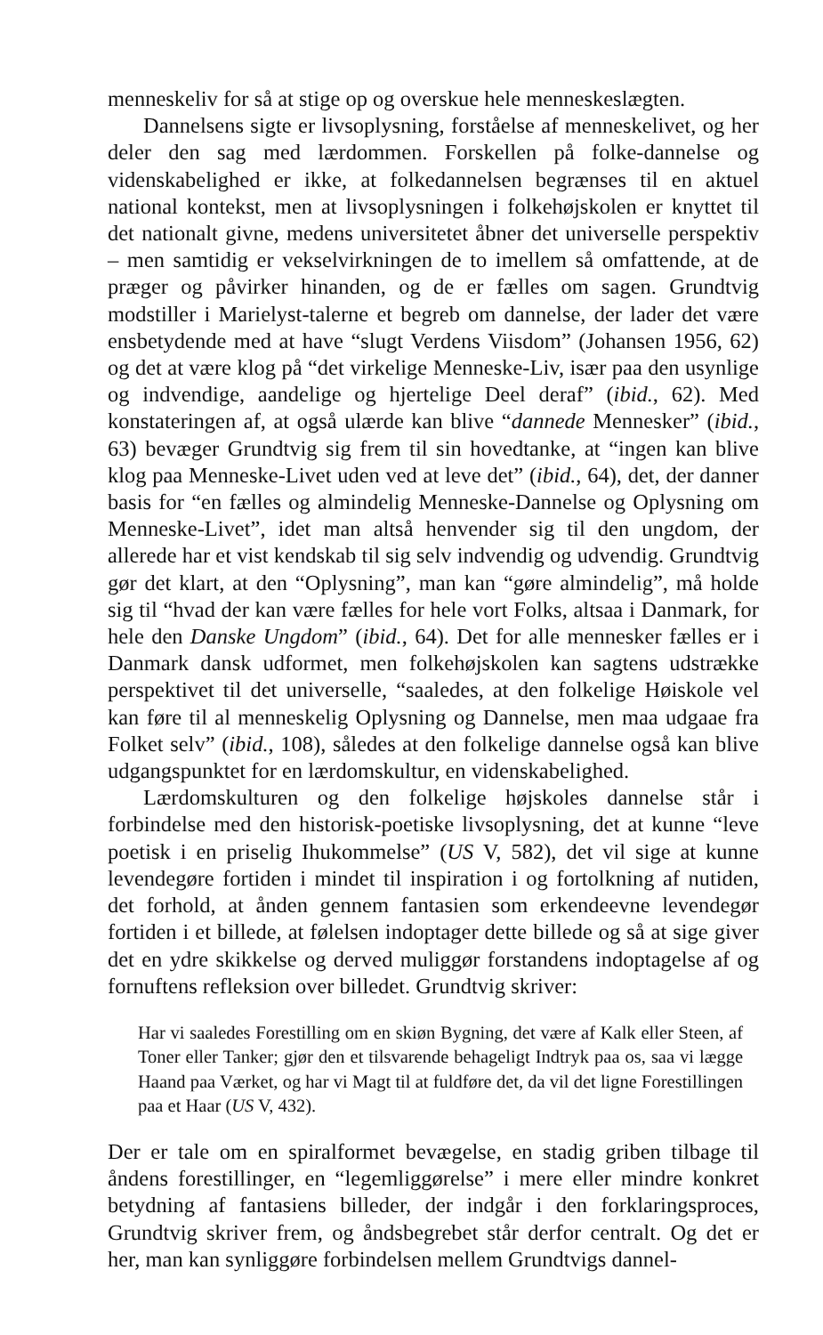menneskeliv for så at stige op og overskue hele menneskeslægten.
Dannelsens sigte er livsoplysning, forståelse af menneskelivet, og her deler den sag med lærdommen. Forskellen på folke-dannelse og videnskabelighed er ikke, at folkedannelsen begrænses til en aktuel national kontekst, men at livsoplysningen i folkehøjskolen er knyttet til det nationalt givne, medens universitetet åbner det universelle perspektiv – men samtidig er vekselvirkningen de to imellem så omfattende, at de præger og påvirker hinanden, og de er fælles om sagen. Grundtvig modstiller i Marielyst-talerne et begreb om dannelse, der lader det være ensbetydende med at have “slugt Verdens Viisdom” (Johansen 1956, 62) og det at være klog på “det virkelige Menneske-Liv, især paa den usynlige og indvendige, aandelige og hjertelige Deel deraf” (ibid., 62). Med konstateringen af, at også ulærde kan blive “dannede Mennesker” (ibid., 63) bevæger Grundtvig sig frem til sin hovedtanke, at “ingen kan blive klog paa Menneske-Livet uden ved at leve det” (ibid., 64), det, der danner basis for “en fælles og almindelig Menneske-Dannelse og Oplysning om Menneske-Livet”, idet man altså henvender sig til den ungdom, der allerede har et vist kendskab til sig selv indvendig og udvendig. Grundtvig gør det klart, at den “Oplysning”, man kan “gøre almindelig”, må holde sig til “hvad der kan være fælles for hele vort Folks, altsaa i Danmark, for hele den Danske Ungdom” (ibid., 64). Det for alle mennesker fælles er i Danmark dansk udformet, men folkehøjskolen kan sagtens udstrække perspektivet til det universelle, “saaledes, at den folkelige Høiskole vel kan føre til al menneskelig Oplysning og Dannelse, men maa udgaae fra Folket selv” (ibid., 108), således at den folkelige dannelse også kan blive udgangspunktet for en lærdomskultur, en videnskabelighed.
Lærdomskulturen og den folkelige højskoles dannelse står i forbindelse med den historisk-poetiske livsoplysning, det at kunne “leve poetisk i en priselig Ihukommelse” (US V, 582), det vil sige at kunne levendegøre fortiden i mindet til inspiration i og fortolkning af nutiden, det forhold, at ånden gennem fantasien som erkendeevne levendegør fortiden i et billede, at følelsen indoptager dette billede og så at sige giver det en ydre skikkelse og derved muliggør forstandens indoptagelse af og fornuftens refleksion over billedet. Grundtvig skriver:
Har vi saaledes Forestilling om en skiøn Bygning, det være af Kalk eller Steen, af Toner eller Tanker; gjør den et tilsvarende behageligt Indtryk paa os, saa vi lægge Haand paa Værket, og har vi Magt til at fuldføre det, da vil det ligne Forestillingen paa et Haar (US V, 432).
Der er tale om en spiralformet bevægelse, en stadig griben tilbage til åndens forestillinger, en “legemliggørelse” i mere eller mindre konkret betydning af fantasiens billeder, der indgår i den forklaringsproces, Grundtvig skriver frem, og åndsbegrebet står derfor centralt. Og det er her, man kan synliggøre forbindelsen mellem Grundtvigs dannel-